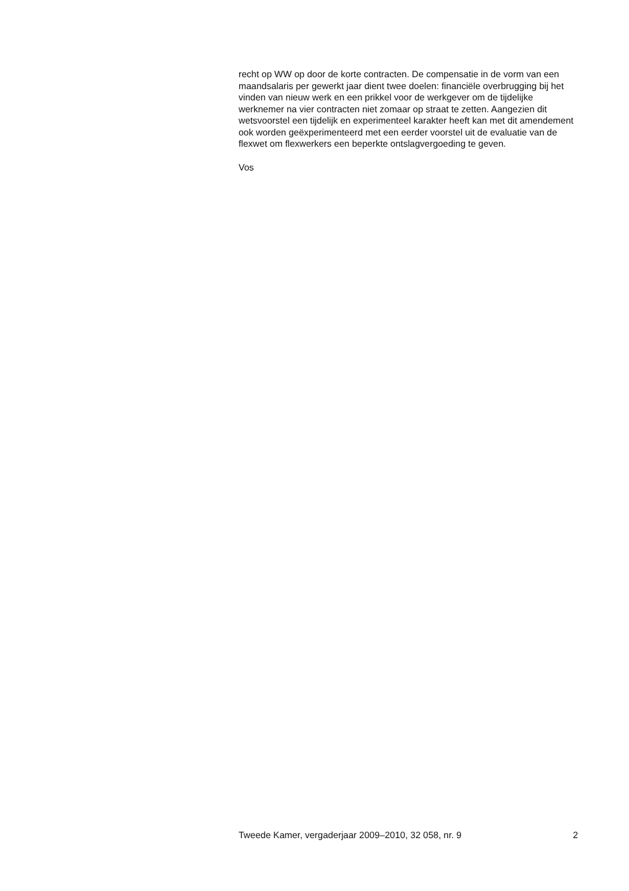recht op WW op door de korte contracten. De compensatie in de vorm van een maandsalaris per gewerkt jaar dient twee doelen: financiële overbrugging bij het vinden van nieuw werk en een prikkel voor de werkgever om de tijdelijke werknemer na vier contracten niet zomaar op straat te zetten. Aangezien dit wetsvoorstel een tijdelijk en experimenteel karakter heeft kan met dit amendement ook worden geëxperimenteerd met een eerder voorstel uit de evaluatie van de flexwet om flexwerkers een beperkte ontslagvergoeding te geven.
Vos
Tweede Kamer, vergaderjaar 2009–2010, 32 058, nr. 9 2